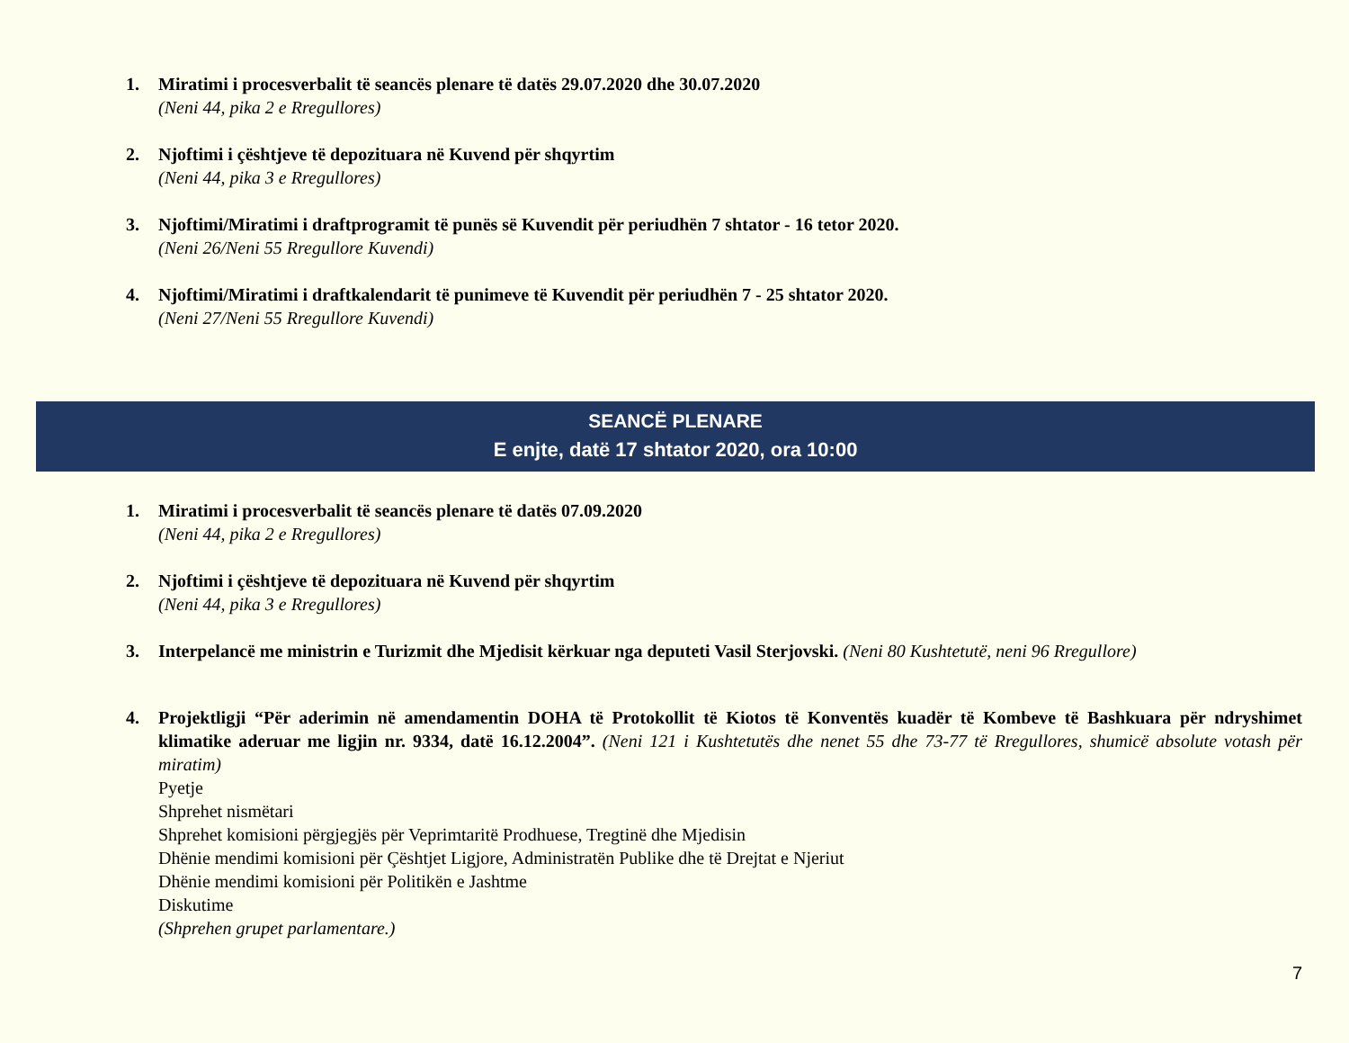1. Miratimi i procesverbalit të seancës plenare të datës 29.07.2020 dhe 30.07.2020
(Neni 44, pika 2 e Rregullores)
2. Njoftimi i çështjeve të depozituara në Kuvend për shqyrtim
(Neni 44, pika 3 e Rregullores)
3. Njoftimi/Miratimi i draftprogramit të punës së Kuvendit për periudhën 7 shtator - 16 tetor 2020.
(Neni 26/Neni 55 Rregullore Kuvendi)
4. Njoftimi/Miratimi i draftkalendarit të punimeve të Kuvendit për periudhën 7 - 25 shtator 2020.
(Neni 27/Neni 55 Rregullore Kuvendi)
SEANCË PLENARE
E enjte, datë 17 shtator 2020, ora 10:00
1. Miratimi i procesverbalit të seancës plenare të datës 07.09.2020
(Neni 44, pika 2 e Rregullores)
2. Njoftimi i çështjeve të depozituara në Kuvend për shqyrtim
(Neni 44, pika 3 e Rregullores)
3. Interpelancë me ministrin e Turizmit dhe Mjedisit kërkuar nga deputeti Vasil Sterjovski. (Neni 80 Kushtetutë, neni 96 Rregullore)
4. Projektligji “Për aderimin në amendamentin DOHA të Protokollit të Kiotos të Konventës kuadër të Kombeve të Bashkuara për ndryshimet klimatike aderuar me ligjin nr. 9334, datë 16.12.2004”. (Neni 121 i Kushtetutës dhe nenet 55 dhe 73-77 të Rregullores, shumicë absolute votash për miratim)
Pyetje
Shprehet nismëtari
Shprehet komisioni përgjegjës për Veprimtaritë Prodhuese, Tregtinë dhe Mjedisin
Dhënie mendimi komisioni për Çështjet Ligjore, Administratën Publike dhe të Drejtat e Njeriut
Dhënie mendimi komisioni për Politikën e Jashtme
Diskutime
(Shprehen grupet parlamentare.)
7